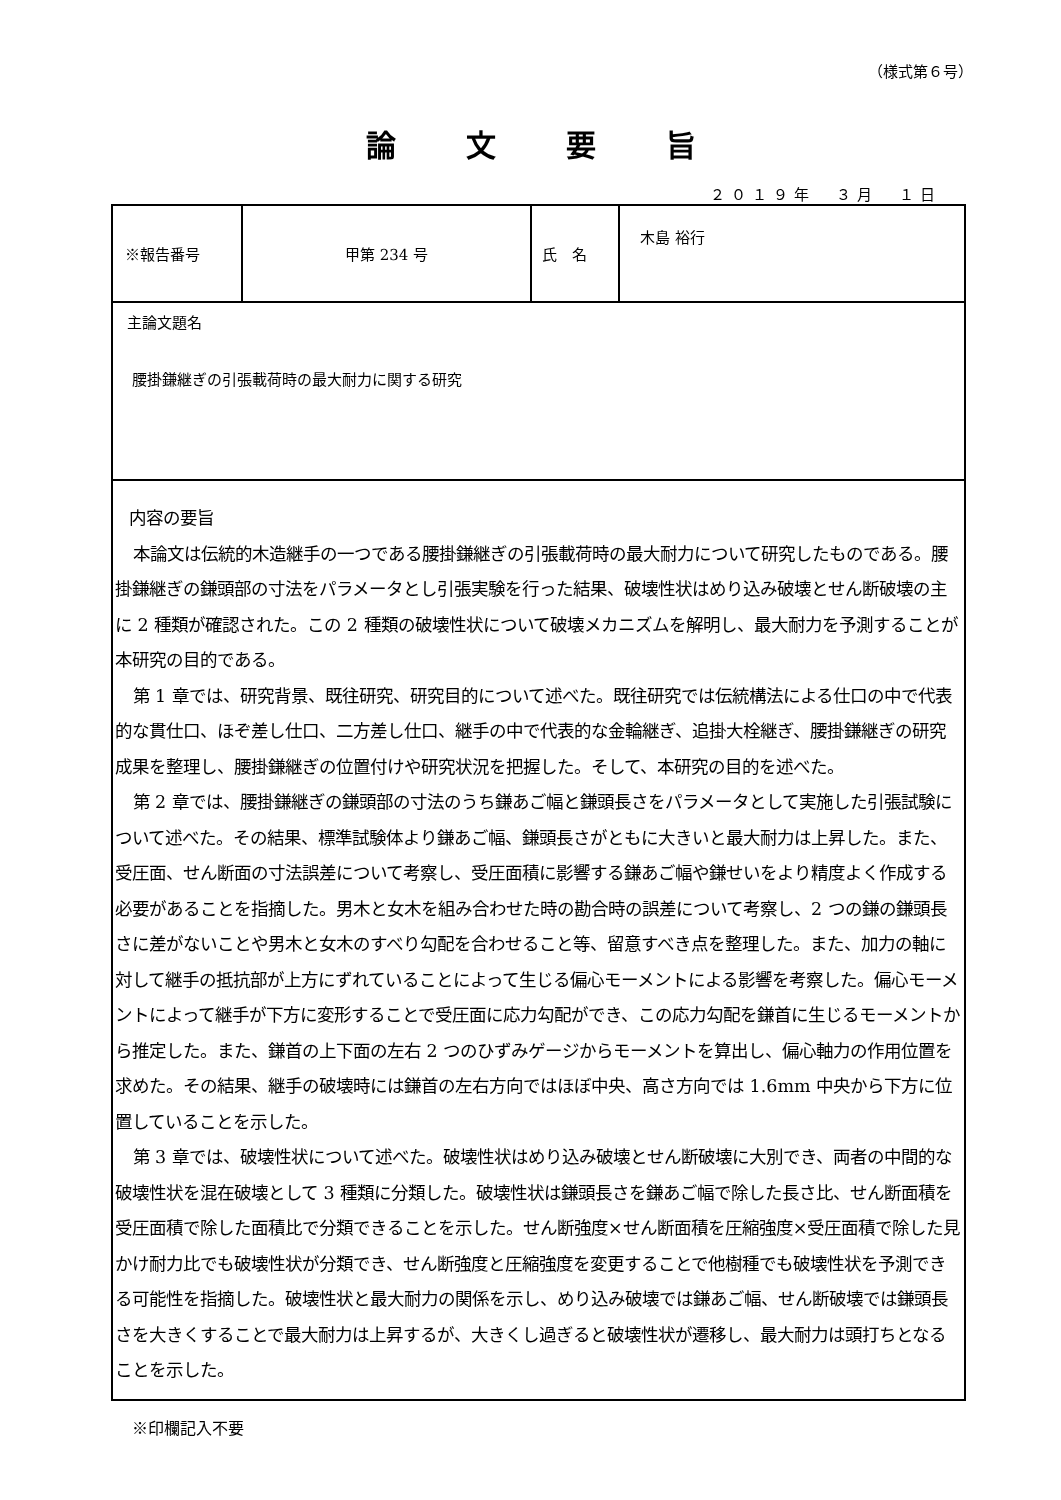（様式第６号）
論文要旨
２０１９年　３月　１日
| ※報告番号 | 甲第 234 号 | 氏 名 | 木島 裕行 |
| 主論文題名 腰掛鎌継ぎの引張載荷時の最大耐力に関する研究 | | | |
| 内容の要旨 本論文は伝統的木造継手の一つである腰掛鎌継ぎの引張載荷時の最大耐力について研究したものである。腰掛鎌継ぎの鎌頭部の寸法をパラメータとし引張実験を行った結果、破壊性状はめり込み破壊とせん断破壊の主に 2 種類が確認された。この 2 種類の破壊性状について破壊メカニズムを解明し、最大耐力を予測することが本研究の目的である。 第 1 章では、研究背景、既往研究、研究目的について述べた。既往研究では伝統構法による仕口の中で代表的な貫仕口、ほぞ差し仕口、二方差し仕口、継手の中で代表的な金輪継ぎ、追掛大栓継ぎ、腰掛鎌継ぎの研究成果を整理し、腰掛鎌継ぎの位置付けや研究状況を把握した。そして、本研究の目的を述べた。 第 2 章では、腰掛鎌継ぎの鎌頭部の寸法のうち鎌あご幅と鎌頭長さをパラメータとして実施した引張試験について述べた。その結果、標準試験体より鎌あご幅、鎌頭長さがともに大きいと最大耐力は上昇した。また、受圧面、せん断面の寸法誤差について考察し、受圧面積に影響する鎌あご幅や鎌せいをより精度よく作成する必要があることを指摘した。男木と女木を組み合わせた時の勘合時の誤差について考察し、2 つの鎌の鎌頭長さに差がないことや男木と女木のすべり勾配を合わせること等、留意すべき点を整理した。また、加力の軸に対して継手の抵抗部が上方にずれていることによって生じる偏心モーメントによる影響を考察した。偏心モーメントによって継手が下方に変形することで受圧面に応力勾配ができ、この応力勾配を鎌首に生じるモーメントから推定した。また、鎌首の上下面の左右 2 つのひずみゲージからモーメントを算出し、偏心軸力の作用位置を求めた。その結果、継手の破壊時には鎌首の左右方向ではほぼ中央、高さ方向では 1.6mm 中央から下方に位置していることを示した。 第 3 章では、破壊性状について述べた。破壊性状はめり込み破壊とせん断破壊に大別でき、両者の中間的な破壊性状を混在破壊として 3 種類に分類した。破壊性状は鎌頭長さを鎌あご幅で除した長さ比、せん断面積を受圧面積で除した面積比で分類できることを示した。せん断強度×せん断面積を圧縮強度×受圧面積で除した見かけ耐力比でも破壊性状が分類でき、せん断強度と圧縮強度を変更することで他樹種でも破壊性状を予測できる可能性を指摘した。破壊性状と最大耐力の関係を示し、めり込み破壊では鎌あご幅、せん断破壊では鎌頭長さを大きくすることで最大耐力は上昇するが、大きくし過ぎると破壊性状が遷移し、最大耐力は頭打ちとなることを示した。 | | | |
※印欄記入不要